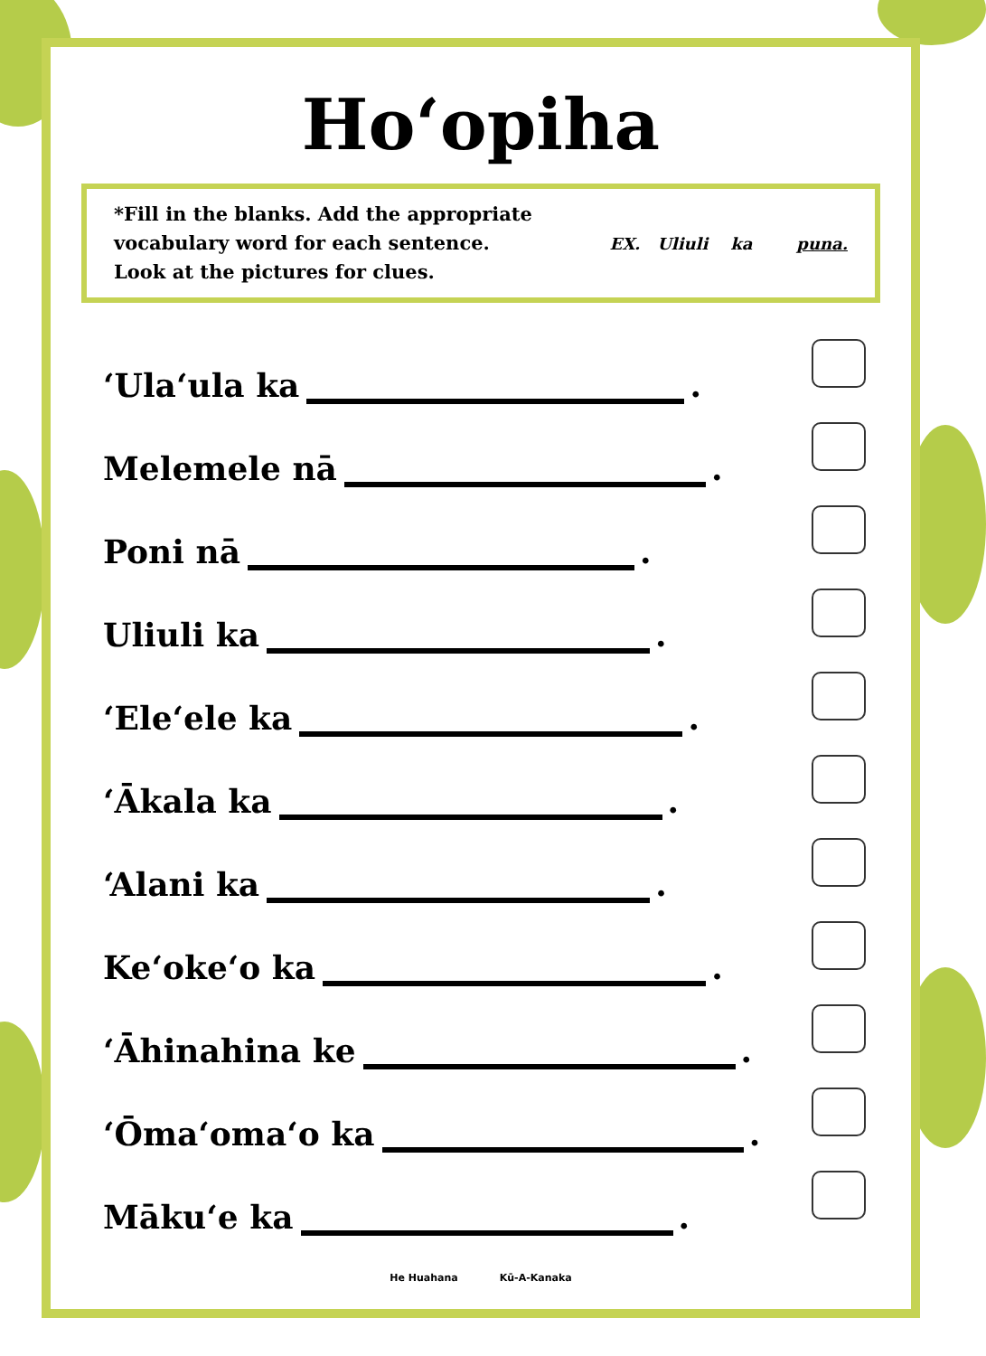Hoʻopiha
*Fill in the blanks. Add the appropriate
vocabulary word for each sentence.
Look at the pictures for clues.
EX. Uliuli ka puna.
ʻUlaʻula ka .
Melemele nā .
Poni nā .
Uliuli ka .
ʻEleʻele ka .
ʻĀkala ka .
ʻAlani ka .
Keʻokeʻo ka .
ʻĀhinahina ke .
ʻŌmaʻomaʻo ka .
Mākuʻe ka .
He Huahana Kū-A-Kanaka